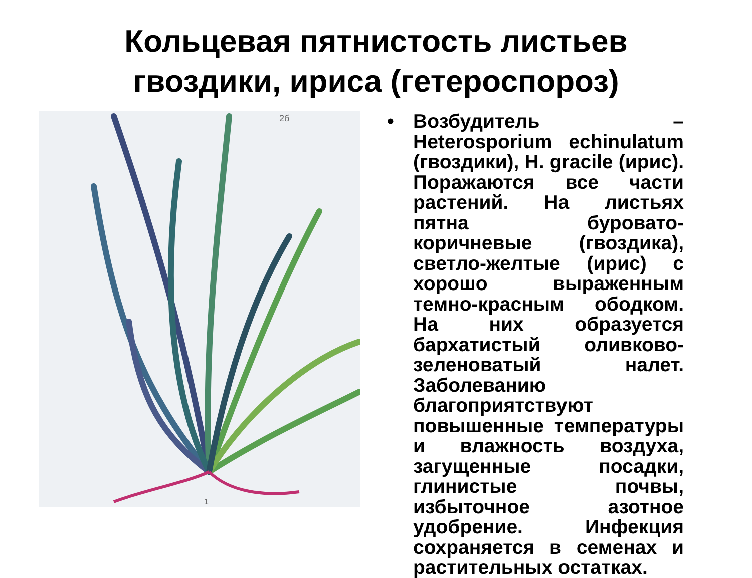Кольцевая пятнистость листьев
гвоздики, ириса (гетероспороз)
2б
1
• Возбудитель – Heterosporium echinulatum (гвоздики), H. gracile (ирис). Поражаются все части растений. На листьях пятна буровато-коричневые (гвоздика), светло-желтые (ирис) с хорошо выраженным темно-красным ободком. На них образуется бархатистый оливково-зеленоватый налет. Заболеванию благоприятствуют повышенные температуры и влажность воздуха, загущенные посадки, глинистые почвы, избыточное азотное удобрение. Инфекция сохраняется в семенах и растительных остатках.